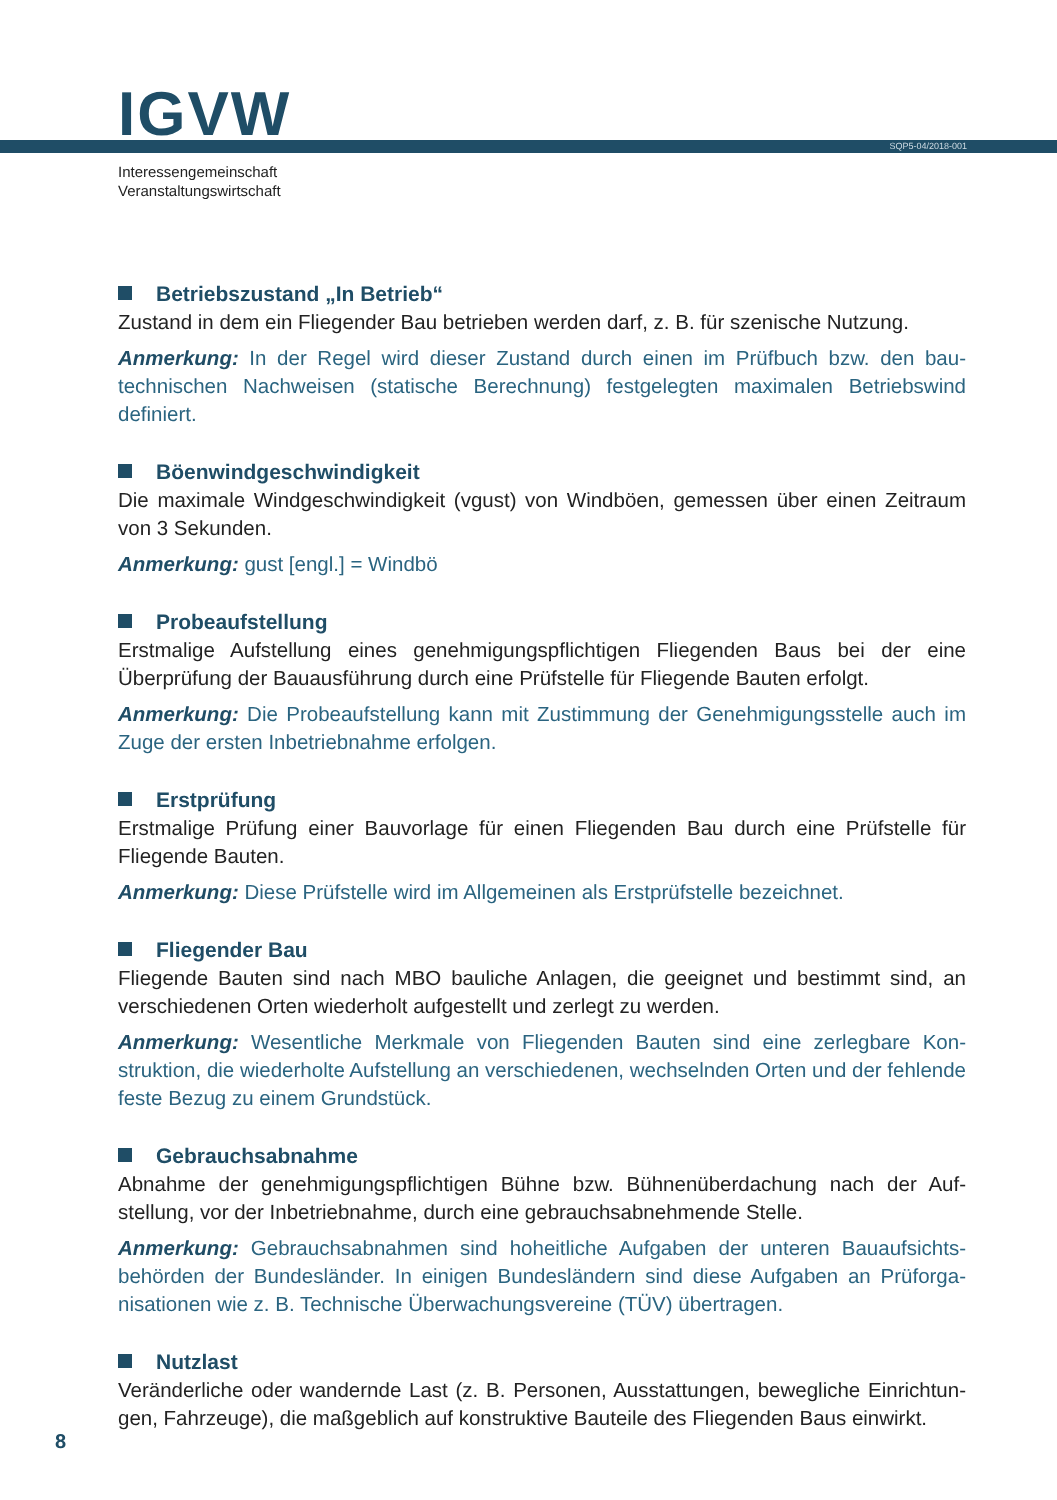IGVW SQP5-04/2018-001
Interessengemeinschaft
Veranstaltungswirtschaft
Betriebszustand „In Betrieb“
Zustand in dem ein Fliegender Bau betrieben werden darf, z. B. für szenische Nutzung.
Anmerkung: In der Regel wird dieser Zustand durch einen im Prüfbuch bzw. den bau­technischen Nachweisen (statische Berechnung) festgelegten maximalen Betriebswind definiert.
Böenwindgeschwindigkeit
Die maximale Windgeschwindigkeit (vgust) von Windböen, gemessen über einen Zeit­raum von 3 Sekunden.
Anmerkung: gust [engl.] = Windbö
Probeaufstellung
Erstmalige Aufstellung eines genehmigungspflichtigen Fliegenden Baus bei der eine Überprüfung der Bauausführung durch eine Prüfstelle für Fliegende Bauten erfolgt.
Anmerkung: Die Probeaufstellung kann mit Zustimmung der Genehmigungsstelle auch im Zuge der ersten Inbetriebnahme erfolgen.
Erstprüfung
Erstmalige Prüfung einer Bauvorlage für einen Fliegenden Bau durch eine Prüfstelle für Fliegende Bauten.
Anmerkung: Diese Prüfstelle wird im Allgemeinen als Erstprüfstelle bezeichnet.
Fliegender Bau
Fliegende Bauten sind nach MBO bauliche Anlagen, die geeignet und bestimmt sind, an verschiedenen Orten wiederholt aufgestellt und zerlegt zu werden.
Anmerkung: Wesentliche Merkmale von Fliegenden Bauten sind eine zerlegbare Kon­struktion, die wiederholte Aufstellung an verschiedenen, wechselnden Orten und der fehlende feste Bezug zu einem Grundstück.
Gebrauchsabnahme
Abnahme der genehmigungspflichtigen Bühne bzw. Bühnenüberdachung nach der Auf­stellung, vor der Inbetriebnahme, durch eine gebrauchsabnehmende Stelle.
Anmerkung: Gebrauchsabnahmen sind hoheitliche Aufgaben der unteren Bauaufsichts­behörden der Bundesländer. In einigen Bundesländern sind diese Aufgaben an Prüforga­nisationen wie z. B. Technische Überwachungsvereine (TÜV) übertragen.
Nutzlast
Veränderliche oder wandernde Last (z. B. Personen, Ausstattungen, bewegliche Einrichtun­gen, Fahrzeuge), die maßgeblich auf konstruktive Bauteile des Fliegenden Baus einwirkt.
8